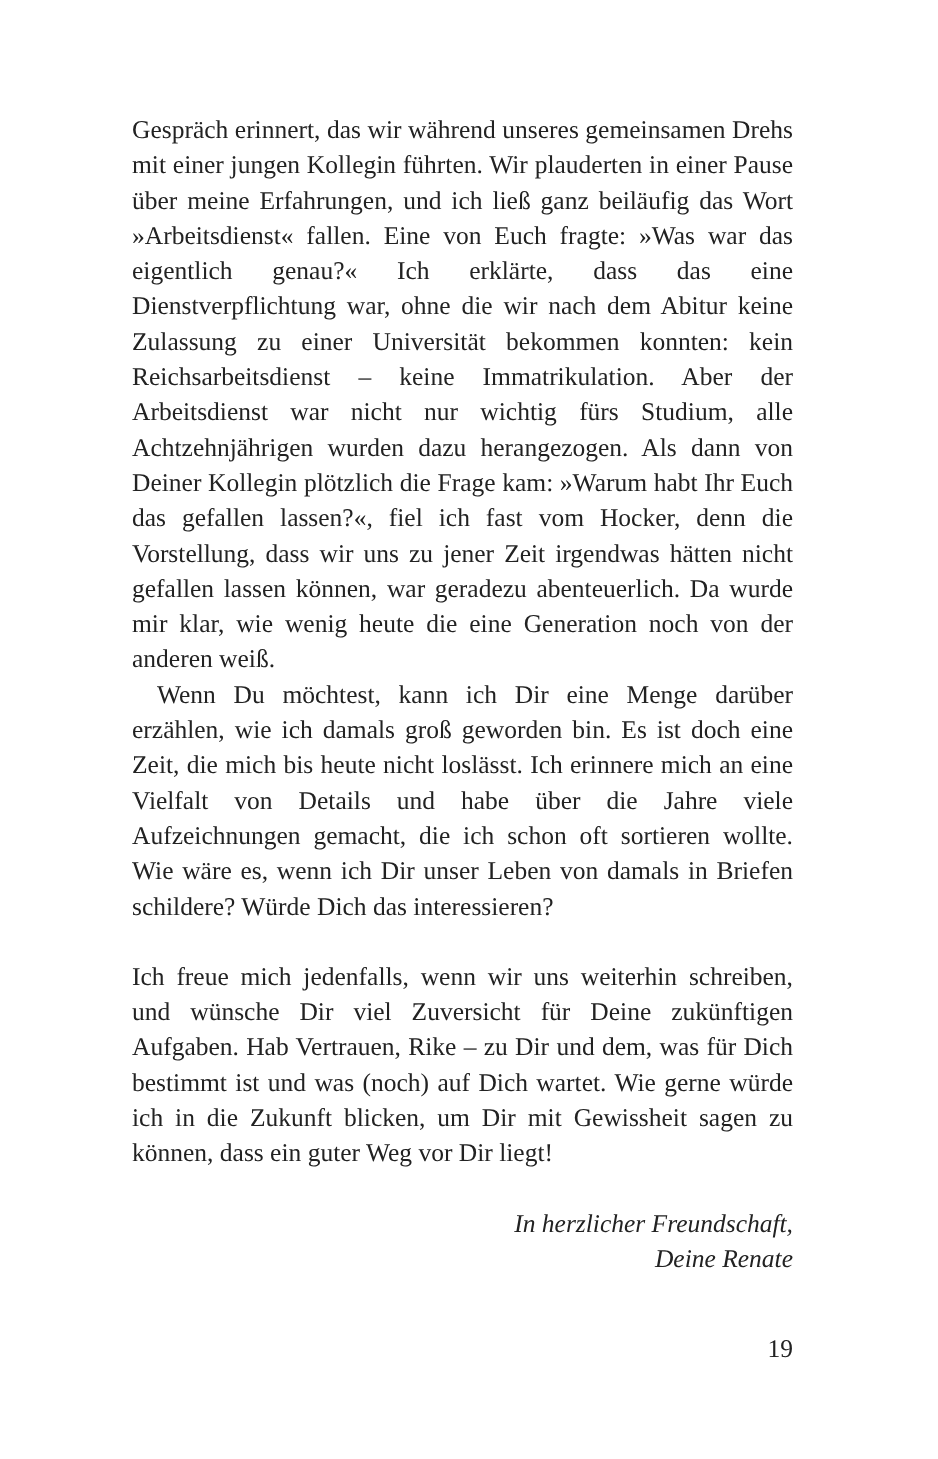Gespräch erinnert, das wir während unseres gemeinsamen Drehs mit einer jungen Kollegin führten. Wir plauderten in einer Pause über meine Erfahrungen, und ich ließ ganz beiläufig das Wort »Arbeitsdienst« fallen. Eine von Euch fragte: »Was war das eigentlich genau?« Ich erklärte, dass das eine Dienstverpflichtung war, ohne die wir nach dem Abitur keine Zulassung zu einer Universität bekommen konnten: kein Reichsarbeitsdienst – keine Immatrikulation. Aber der Arbeitsdienst war nicht nur wichtig fürs Studium, alle Achtzehnjährigen wurden dazu herangezogen. Als dann von Deiner Kollegin plötzlich die Frage kam: »Warum habt Ihr Euch das gefallen lassen?«, fiel ich fast vom Hocker, denn die Vorstellung, dass wir uns zu jener Zeit irgendwas hätten nicht gefallen lassen können, war geradezu abenteuerlich. Da wurde mir klar, wie wenig heute die eine Generation noch von der anderen weiß.
Wenn Du möchtest, kann ich Dir eine Menge darüber erzählen, wie ich damals groß geworden bin. Es ist doch eine Zeit, die mich bis heute nicht loslässt. Ich erinnere mich an eine Vielfalt von Details und habe über die Jahre viele Aufzeichnungen gemacht, die ich schon oft sortieren wollte. Wie wäre es, wenn ich Dir unser Leben von damals in Briefen schildere? Würde Dich das interessieren?
Ich freue mich jedenfalls, wenn wir uns weiterhin schreiben, und wünsche Dir viel Zuversicht für Deine zukünftigen Aufgaben. Hab Vertrauen, Rike – zu Dir und dem, was für Dich bestimmt ist und was (noch) auf Dich wartet. Wie gerne würde ich in die Zukunft blicken, um Dir mit Gewissheit sagen zu können, dass ein guter Weg vor Dir liegt!
In herzlicher Freundschaft,
Deine Renate
19